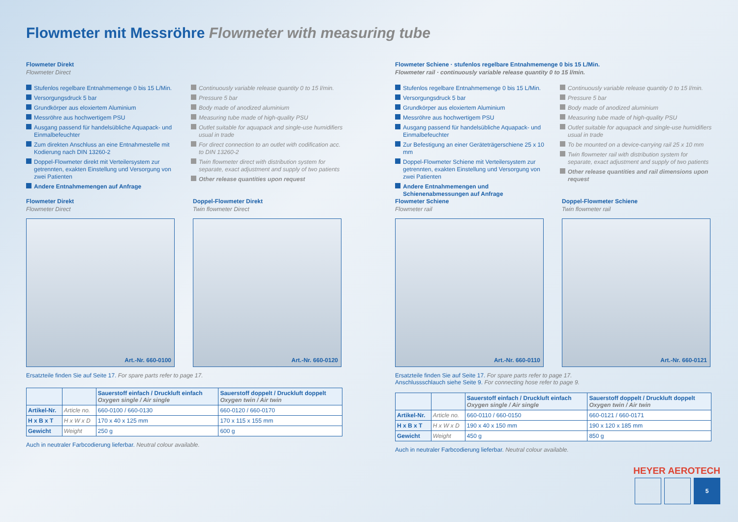Flowmeter mit Messröhre Flowmeter with measuring tube
Flowmeter Direkt
Flowmeter Direct
Stufenlos regelbare Entnahmemenge 0 bis 15 L/Min.
Versorgungsdruck 5 bar
Grundkörper aus eloxiertem Aluminium
Messröhre aus hochwertigem PSU
Ausgang passend für handelsübliche Aquapack- und Einmalbefeuchter
Zum direkten Anschluss an eine Entnahmestelle mit Kodierung nach DIN 13260-2
Doppel-Flowmeter direkt mit Verteilersystem zur getrennten, exakten Einstellung und Versorgung von zwei Patienten
Andere Entnahmemengen auf Anfrage
Continuously variable release quantity 0 to 15 l/min.
Pressure 5 bar
Body made of anodized aluminium
Measuring tube made of high-quality PSU
Outlet suitable for aquapack and single-use humidifiers usual in trade
For direct connection to an outlet with codification acc. to DIN 13260-2
Twin flowmeter direct with distribution system for separate, exact adjustment and supply of two patients
Other release quantities upon request
Flowmeter Direkt
Flowmeter Direct
Art.-Nr. 660-0100
Doppel-Flowmeter Direkt
Twin flowmeter Direct
Art.-Nr. 660-0120
Ersatzteile finden Sie auf Seite 17. For spare parts refer to page 17.
| | | Sauerstoff einfach / Druckluft einfach Oxygen single / Air single | Sauerstoff doppelt / Druckluft doppelt Oxygen twin / Air twin |
| --- | --- | --- | --- |
| Artikel-Nr. | Article no. | 660-0100 / 660-0130 | 660-0120 / 660-0170 |
| H x B x T | H x W x D | 170 x 40 x 125 mm | 170 x 115 x 155 mm |
| Gewicht | Weight | 250 g | 600 g |
Auch in neutraler Farbcodierung lieferbar. Neutral colour available.
Flowmeter Schiene · stufenlos regelbare Entnahmemenge 0 bis 15 L/Min.
Flowmeter rail · continuously variable release quantity 0 to 15 l/min.
Stufenlos regelbare Entnahmemenge 0 bis 15 L/Min.
Versorgungsdruck 5 bar
Grundkörper aus eloxiertem Aluminium
Messröhre aus hochwertigem PSU
Ausgang passend für handelsübliche Aquapack- und Einmalbefeuchter
Zur Befestigung an einer Geräteträgerschiene 25 x 10 mm
Doppel-Flowmeter Schiene mit Verteilersystem zur getrennten, exakten Einstellung und Versorgung von zwei Patienten
Andere Entnahmemengen und Schienenabmessungen auf Anfrage
Continuously variable release quantity 0 to 15 l/min.
Pressure 5 bar
Body made of anodized aluminium
Measuring tube made of high-quality PSU
Outlet suitable for aquapack and single-use humidifiers usual in trade
To be mounted on a device-carrying rail 25 x 10 mm
Twin flowmeter rail with distribution system for separate, exact adjustment and supply of two patients
Other release quantities and rail dimensions upon request
Flowmeter Schiene
Flowmeter rail
Art.-Nr. 660-0110
Doppel-Flowmeter Schiene
Twin flowmeter rail
Art.-Nr. 660-0121
Ersatzteile finden Sie auf Seite 17. For spare parts refer to page 17.
Anschlussschlauch siehe Seite 9. For connecting hose refer to page 9.
| | | Sauerstoff einfach / Druckluft einfach Oxygen single / Air single | Sauerstoff doppelt / Druckluft doppelt Oxygen twin / Air twin |
| --- | --- | --- | --- |
| Artikel-Nr. | Article no. | 660-0110 / 660-0150 | 660-0121 / 660-0171 |
| H x B x T | H x W x D | 190 x 40 x 150 mm | 190 x 120 x 185 mm |
| Gewicht | Weight | 450 g | 850 g |
Auch in neutraler Farbcodierung lieferbar. Neutral colour available.
HEYER AEROTECH
5